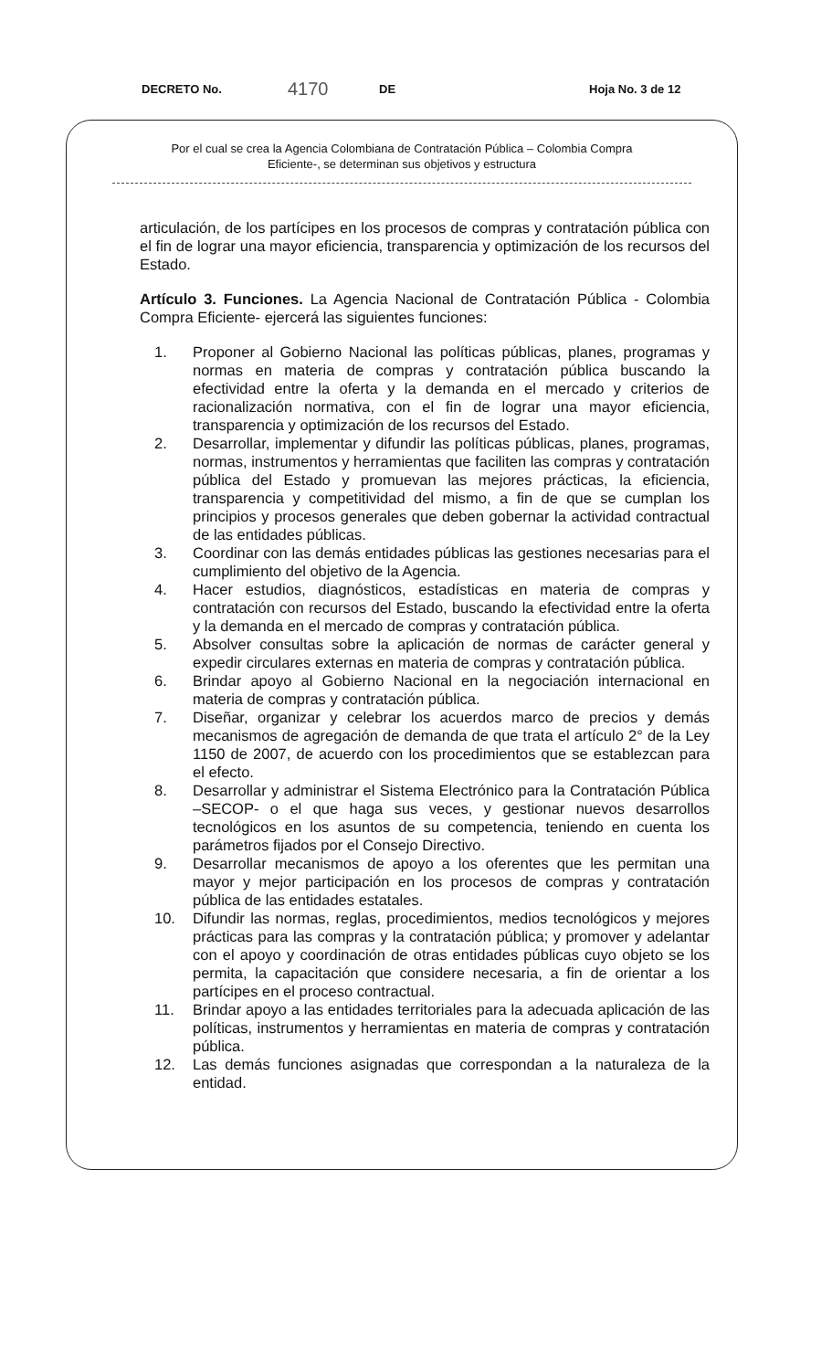DECRETO No.
4170
DE Hoja No. 3 de 12
Por el cual se crea la Agencia Colombiana de Contratación Pública – Colombia Compra
Eficiente-, se determinan sus objetivos y estructura
articulación, de los partícipes en los procesos de compras y contratación pública con el fin de lograr una mayor eficiencia, transparencia y optimización de los recursos del Estado.
Artículo 3. Funciones. La Agencia Nacional de Contratación Pública - Colombia Compra Eficiente- ejercerá las siguientes funciones:
1. Proponer al Gobierno Nacional las políticas públicas, planes, programas y normas en materia de compras y contratación pública buscando la efectividad entre la oferta y la demanda en el mercado y criterios de racionalización normativa, con el fin de lograr una mayor eficiencia, transparencia y optimización de los recursos del Estado.
2. Desarrollar, implementar y difundir las políticas públicas, planes, programas, normas, instrumentos y herramientas que faciliten las compras y contratación pública del Estado y promuevan las mejores prácticas, la eficiencia, transparencia y competitividad del mismo, a fin de que se cumplan los principios y procesos generales que deben gobernar la actividad contractual de las entidades públicas.
3. Coordinar con las demás entidades públicas las gestiones necesarias para el cumplimiento del objetivo de la Agencia.
4. Hacer estudios, diagnósticos, estadísticas en materia de compras y contratación con recursos del Estado, buscando la efectividad entre la oferta y la demanda en el mercado de compras y contratación pública.
5. Absolver consultas sobre la aplicación de normas de carácter general y expedir circulares externas en materia de compras y contratación pública.
6. Brindar apoyo al Gobierno Nacional en la negociación internacional en materia de compras y contratación pública.
7. Diseñar, organizar y celebrar los acuerdos marco de precios y demás mecanismos de agregación de demanda de que trata el artículo 2° de la Ley 1150 de 2007, de acuerdo con los procedimientos que se establezcan para el efecto.
8. Desarrollar y administrar el Sistema Electrónico para la Contratación Pública –SECOP- o el que haga sus veces, y gestionar nuevos desarrollos tecnológicos en los asuntos de su competencia, teniendo en cuenta los parámetros fijados por el Consejo Directivo.
9. Desarrollar mecanismos de apoyo a los oferentes que les permitan una mayor y mejor participación en los procesos de compras y contratación pública de las entidades estatales.
10. Difundir las normas, reglas, procedimientos, medios tecnológicos y mejores prácticas para las compras y la contratación pública; y promover y adelantar con el apoyo y coordinación de otras entidades públicas cuyo objeto se los permita, la capacitación que considere necesaria, a fin de orientar a los partícipes en el proceso contractual.
11. Brindar apoyo a las entidades territoriales para la adecuada aplicación de las políticas, instrumentos y herramientas en materia de compras y contratación pública.
12. Las demás funciones asignadas que correspondan a la naturaleza de la entidad.